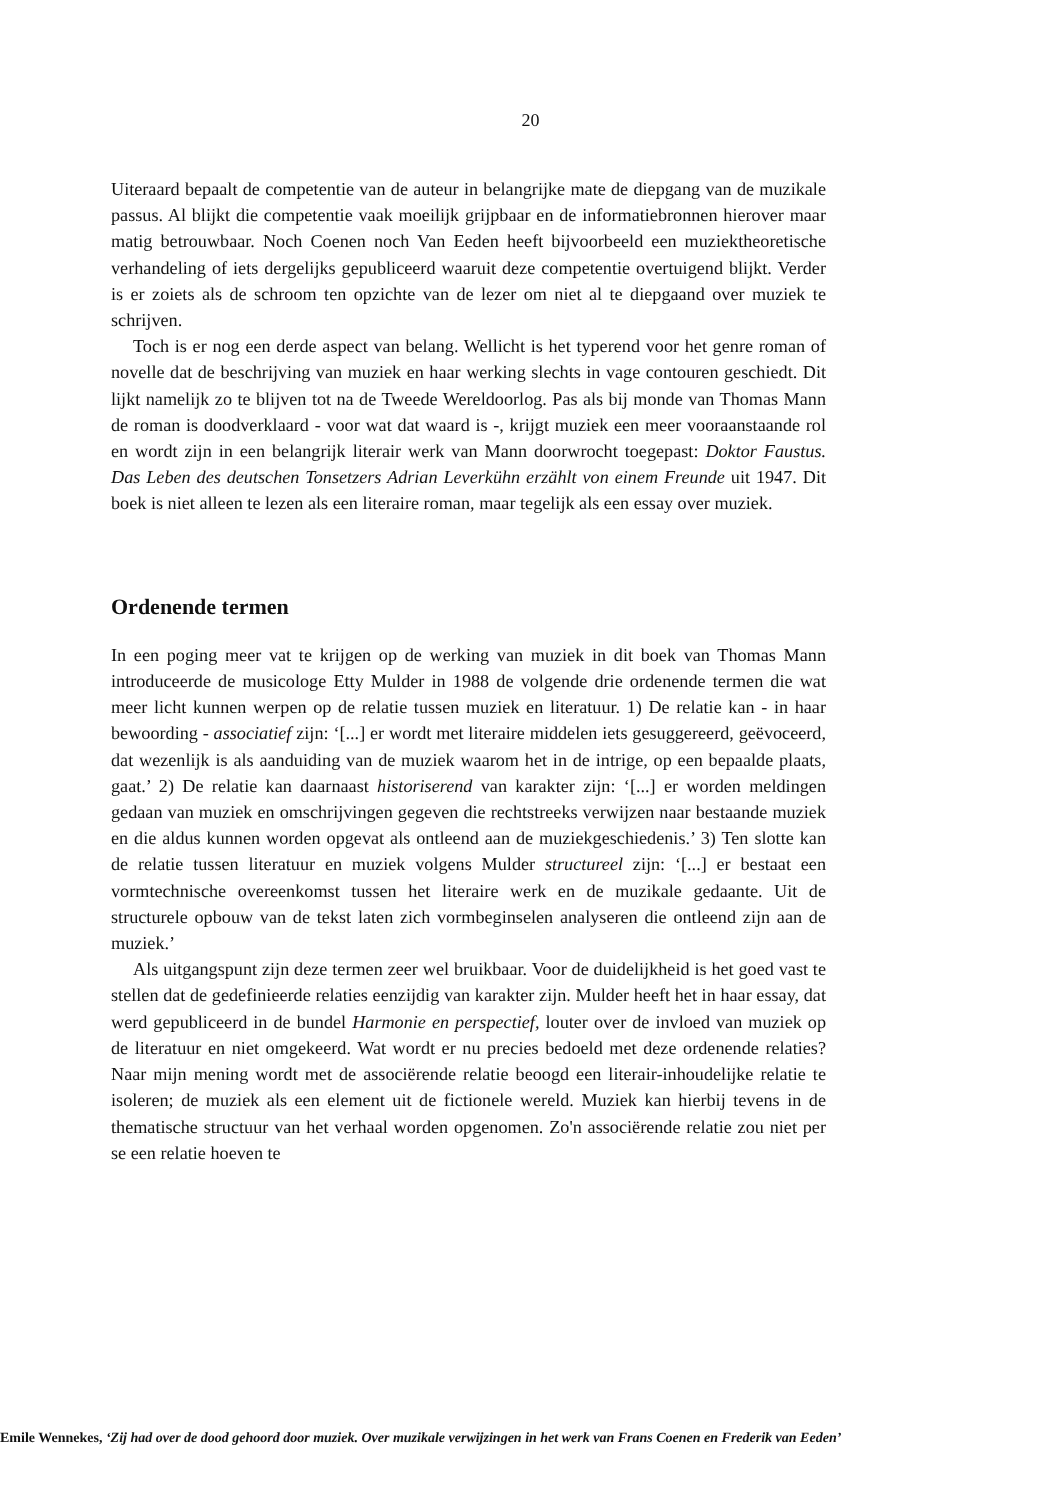20
Uiteraard bepaalt de competentie van de auteur in belangrijke mate de diepgang van de muzikale passus. Al blijkt die competentie vaak moeilijk grijpbaar en de informatiebronnen hierover maar matig betrouwbaar. Noch Coenen noch Van Eeden heeft bijvoorbeeld een muziektheoretische verhandeling of iets dergelijks gepubliceerd waaruit deze competentie overtuigend blijkt. Verder is er zoiets als de schroom ten opzichte van de lezer om niet al te diepgaand over muziek te schrijven.
Toch is er nog een derde aspect van belang. Wellicht is het typerend voor het genre roman of novelle dat de beschrijving van muziek en haar werking slechts in vage contouren geschiedt. Dit lijkt namelijk zo te blijven tot na de Tweede Wereldoorlog. Pas als bij monde van Thomas Mann de roman is doodverklaard - voor wat dat waard is -, krijgt muziek een meer vooraanstaande rol en wordt zijn in een belangrijk literair werk van Mann doorwrocht toegepast: Doktor Faustus. Das Leben des deutschen Tonsetzers Adrian Leverkühn erzählt von einem Freunde uit 1947. Dit boek is niet alleen te lezen als een literaire roman, maar tegelijk als een essay over muziek.
Ordenende termen
In een poging meer vat te krijgen op de werking van muziek in dit boek van Thomas Mann introduceerde de musicologe Etty Mulder in 1988 de volgende drie ordenende termen die wat meer licht kunnen werpen op de relatie tussen muziek en literatuur. 1) De relatie kan - in haar bewoording - associatief zijn: ‘[...] er wordt met literaire middelen iets gesuggereerd, geëvoceerd, dat wezenlijk is als aanduiding van de muziek waarom het in de intrige, op een bepaalde plaats, gaat.’ 2) De relatie kan daarnaast historiserend van karakter zijn: ‘[...] er worden meldingen gedaan van muziek en omschrijvingen gegeven die rechtstreeks verwijzen naar bestaande muziek en die aldus kunnen worden opgevat als ontleend aan de muziekgeschiedenis.’ 3) Ten slotte kan de relatie tussen literatuur en muziek volgens Mulder structureel zijn: ‘[...] er bestaat een vormtechnische overeenkomst tussen het literaire werk en de muzikale gedaante. Uit de structurele opbouw van de tekst laten zich vormbeginselen analyseren die ontleend zijn aan de muziek.’
Als uitgangspunt zijn deze termen zeer wel bruikbaar. Voor de duidelijkheid is het goed vast te stellen dat de gedefinieerde relaties eenzijdig van karakter zijn. Mulder heeft het in haar essay, dat werd gepubliceerd in de bundel Harmonie en perspectief, louter over de invloed van muziek op de literatuur en niet omgekeerd. Wat wordt er nu precies bedoeld met deze ordenende relaties? Naar mijn mening wordt met de associërende relatie beoogd een literair-inhoudelijke relatie te isoleren; de muziek als een element uit de fictionele wereld. Muziek kan hierbij tevens in de thematische structuur van het verhaal worden opgenomen. Zo'n associërende relatie zou niet per se een relatie hoeven te
Emile Wennekes, ‘Zij had over de dood gehoord door muziek. Over muzikale verwijzingen in het werk van Frans Coenen en Frederik van Eeden’